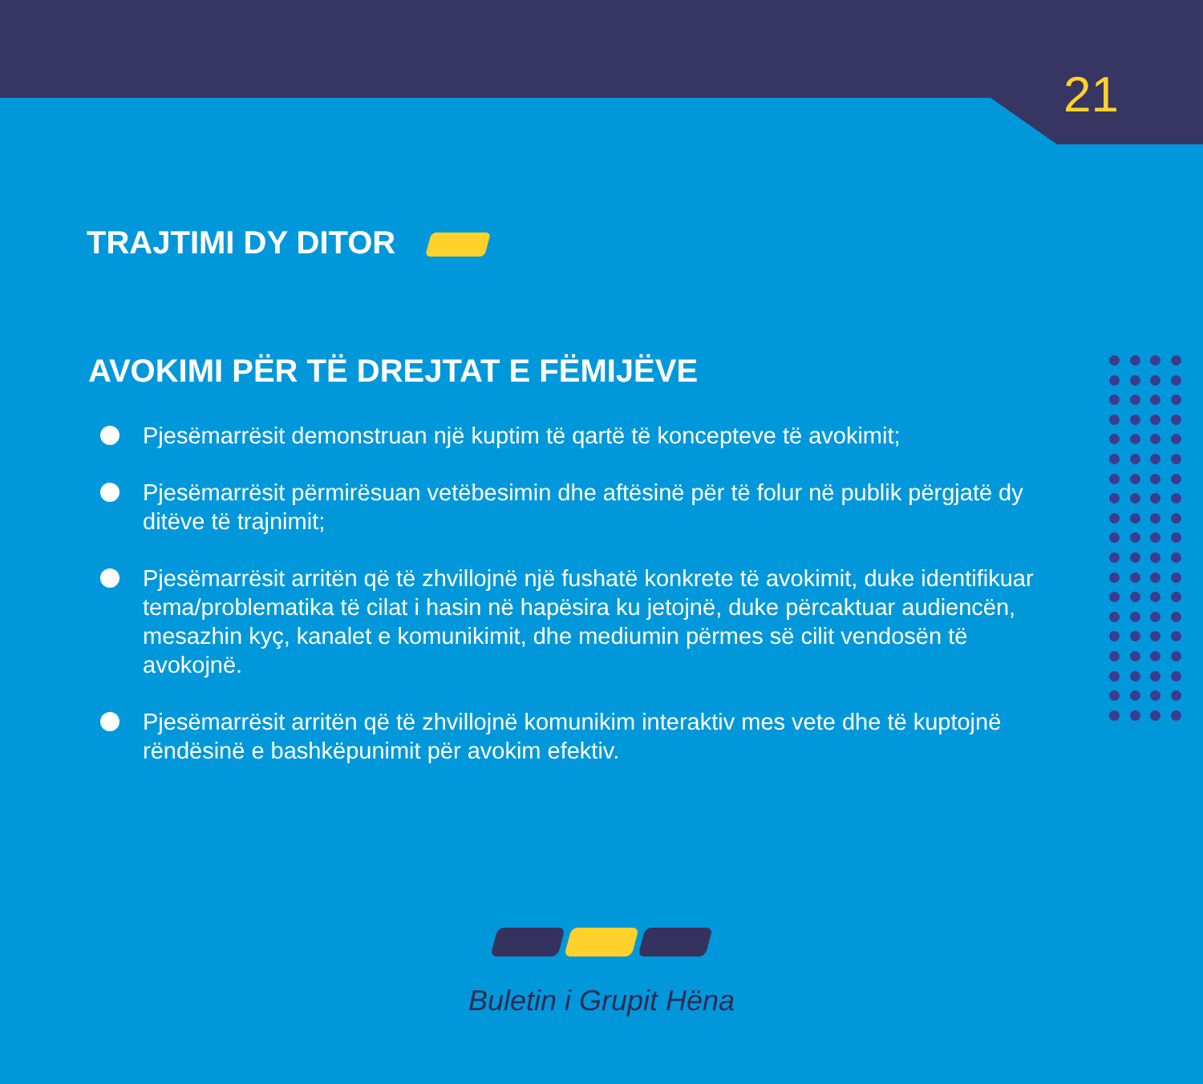21
TRAJTIMI DY DITOR
AVOKIMI PËR TË DREJTAT E FËMIJËVE
Pjesëmarrësit demonstruan një kuptim të qartë të koncepteve të avokimit;
Pjesëmarrësit përmirësuan vetëbesimin dhe aftësinë për të folur në publik përgjatë dy ditëve të trajnimit;
Pjesëmarrësit arritën që të zhvillojnë një fushatë konkrete të avokimit, duke identifikuar tema/problematika të cilat i hasin në hapësira ku jetojnë, duke përcaktuar audiencën, mesazhin kyç, kanalet e komunikimit, dhe mediumin përmes së cilit vendosën të avokojnë.
Pjesëmarrësit arritën që të zhvillojnë komunikim interaktiv mes vete dhe të kuptojnë rëndësinë e bashkëpunimit për avokim efektiv.
Buletin i Grupit Hëna